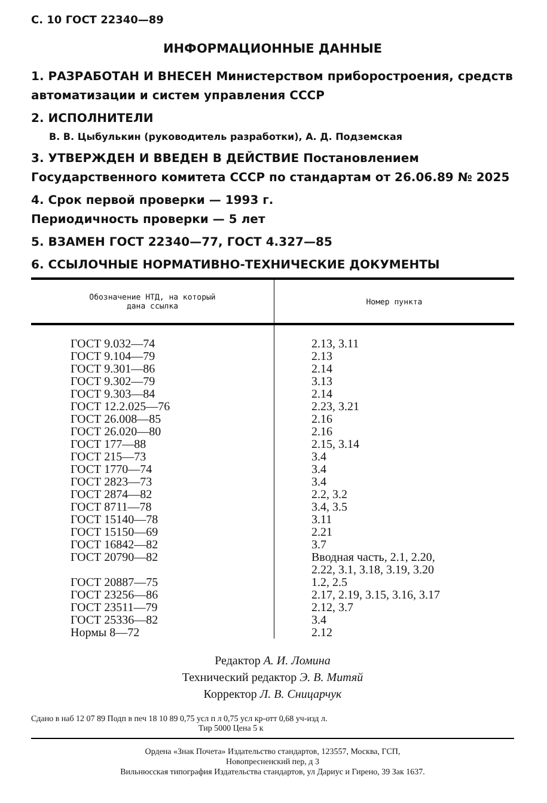С. 10 ГОСТ 22340—89
ИНФОРМАЦИОННЫЕ ДАННЫЕ
1. РАЗРАБОТАН И ВНЕСЕН Министерством приборостроения, средств автоматизации и систем управления СССР
2. ИСПОЛНИТЕЛИ
В. В. Цыбулькин (руководитель разработки), А. Д. Подземская
3. УТВЕРЖДЕН И ВВЕДЕН В ДЕЙСТВИЕ Постановлением Государственного комитета СССР по стандартам от 26.06.89 № 2025
4. Срок первой проверки — 1993 г.
Периодичность проверки — 5 лет
5. ВЗАМЕН ГОСТ 22340—77, ГОСТ 4.327—85
6. ССЫЛОЧНЫЕ НОРМАТИВНО-ТЕХНИЧЕСКИЕ ДОКУМЕНТЫ
| Обозначение НТД, на который дана ссылка | Номер пункта |
| --- | --- |
| ГОСТ 9.032—74 ГОСТ 9.104—79 ГОСТ 9.301—86 ГОСТ 9.302—79 ГОСТ 9.303—84 ГОСТ 12.2.025—76 ГОСТ 26.008—85 ГОСТ 26.020—80 ГОСТ 177—88 ГОСТ 215—73 ГОСТ 1770—74 ГОСТ 2823—73 ГОСТ 2874—82 ГОСТ 8711—78 ГОСТ 15140—78 ГОСТ 15150—69 ГОСТ 16842—82 ГОСТ 20790—82 ГОСТ 20887—75 ГОСТ 23256—86 ГОСТ 23511—79 ГОСТ 25336—82 Нормы 8—72 | 2.13, 3.11 2.13 2.14 3.13 2.14 2.23, 3.21 2.16 2.16 2.15, 3.14 3.4 3.4 3.4 2.2, 3.2 3.4, 3.5 3.11 2.21 3.7 Вводная часть, 2.1, 2.20, 2.22, 3.1, 3.18, 3.19, 3.20 1.2, 2.5 2.17, 2.19, 3.15, 3.16, 3.17 2.12, 3.7 3.4 2.12 |
Редактор А. И. Ломина
Технический редактор Э. В. Митяй
Корректор Л. В. Сницарчук
Сдано в наб 12 07 89 Подп в печ 18 10 89 0,75 усл п л 0,75 усл кр-отт 0,68 уч-изд л.
Тир 5000 Цена 5 к
Ордена «Знак Почета» Издательство стандартов, 123557, Москва, ГСП,
Новопресненский пер, д 3
Вильнюсская типография Издательства стандартов, ул Дариус и Гирено, 39 Зак 1637.